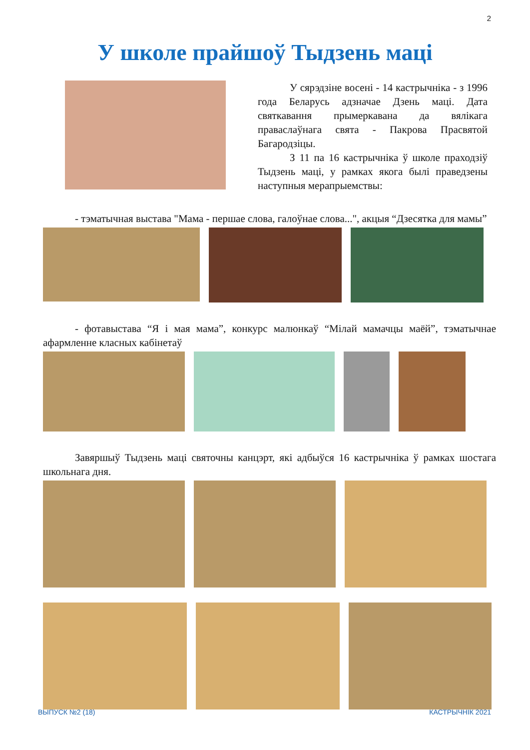2
У школе прайшоў Тыдзень маці
У сярэдзіне восені - 14 кастрычніка - з 1996 года Беларусь адзначае Дзень маці. Дата святкавання прымеркавана да вялікага праваслаўнага свята - Пакрова Прасвятой Багародзіцы.
З 11 па 16 кастрычніка ў школе праходзіў Тыдзень маці, у рамках якога былі праведзены наступныя мерапрыемствы:
- тэматычная выстава "Мама - першае слова, галоўнае слова...", акцыя “Дзесятка для мамы”
- фотавыстава “Я і мая мама”, конкурс малюнкаў “Мілай мамачцы маёй”, тэматычнае афармленне класных кабінетаў
Завяршыў Тыдзень маці святочны канцэрт, які адбыўся 16 кастрычніка ў рамках шостага школьнага дня.
ВЫПУСК №2 (18) КАСТРЫЧНІК 2021